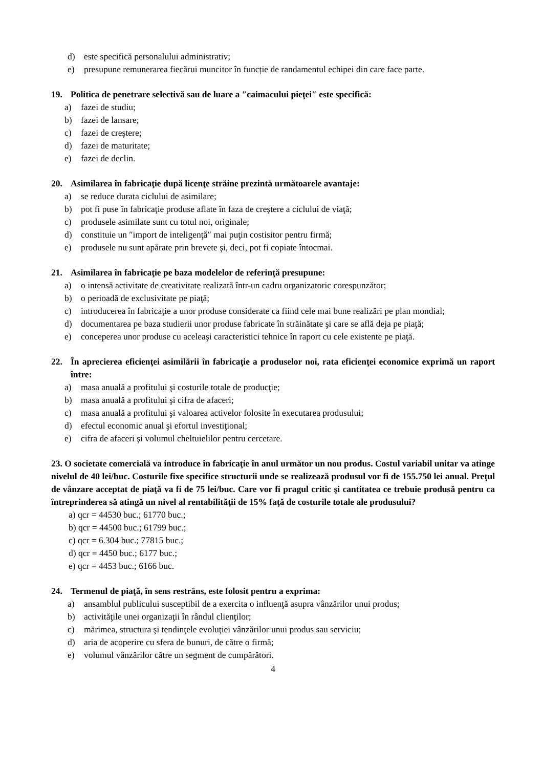d) este specifică personalului administrativ;
e) presupune remunerarea fiecărui muncitor în funcție de randamentul echipei din care face parte.
19. Politica de penetrare selectivă sau de luare a ″caimacului pieţei″ este specifică:
a) fazei de studiu;
b) fazei de lansare;
c) fazei de creştere;
d) fazei de maturitate;
e) fazei de declin.
20. Asimilarea în fabricaţie după licenţe străine prezintă următoarele avantaje:
a) se reduce durata ciclului de asimilare;
b) pot fi puse în fabricaţie produse aflate în faza de creştere a ciclului de viaţă;
c) produsele asimilate sunt cu totul noi, originale;
d) constituie un ″import de inteligenţă″ mai puţin costisitor pentru firmă;
e) produsele nu sunt apărate prin brevete şi, deci, pot fi copiate întocmai.
21. Asimilarea în fabricaţie pe baza modelelor de referinţă presupune:
a) o intensă activitate de creativitate realizată într-un cadru organizatoric corespunzător;
b) o perioadă de exclusivitate pe piaţă;
c) introducerea în fabricaţie a unor produse considerate ca fiind cele mai bune realizări pe plan mondial;
d) documentarea pe baza studierii unor produse fabricate în străinătate şi care se află deja pe piaţă;
e) conceperea unor produse cu aceleaşi caracteristici tehnice în raport cu cele existente pe piaţă.
22. În aprecierea eficienţei asimilării în fabricaţie a produselor noi, rata eficienţei economice exprimă un raport între:
a) masa anuală a profitului şi costurile totale de producţie;
b) masa anuală a profitului şi cifra de afaceri;
c) masa anuală a profitului şi valoarea activelor folosite în executarea produsului;
d) efectul economic anual şi efortul investiţional;
e) cifra de afaceri şi volumul cheltuielilor pentru cercetare.
23. O societate comercială va introduce în fabricaţie în anul următor un nou produs. Costul variabil unitar va atinge nivelul de 40 lei/buc. Costurile fixe specifice structurii unde se realizează produsul vor fi de 155.750 lei anual. Preţul de vânzare acceptat de piaţă va fi de 75 lei/buc. Care vor fi pragul critic şi cantitatea ce trebuie produsă pentru ca întreprinderea să atingă un nivel al rentabilităţii de 15% faţă de costurile totale ale produsului?
a) qcr = 44530 buc.; 61770 buc.;
b) qcr = 44500 buc.; 61799 buc.;
c) qcr = 6.304 buc.; 77815 buc.;
d) qcr = 4450 buc.; 6177 buc.;
e) qcr = 4453 buc.; 6166 buc.
24. Termenul de piaţă, în sens restrâns, este folosit pentru a exprima:
a) ansamblul publicului susceptibil de a exercita o influenţă asupra vânzărilor unui produs;
b) activităţile unei organizaţii în rândul clienţilor;
c) mărimea, structura şi tendinţele evoluţiei vânzărilor unui produs sau serviciu;
d) aria de acoperire cu sfera de bunuri, de către o firmă;
e) volumul vânzărilor către un segment de cumpărători.
4